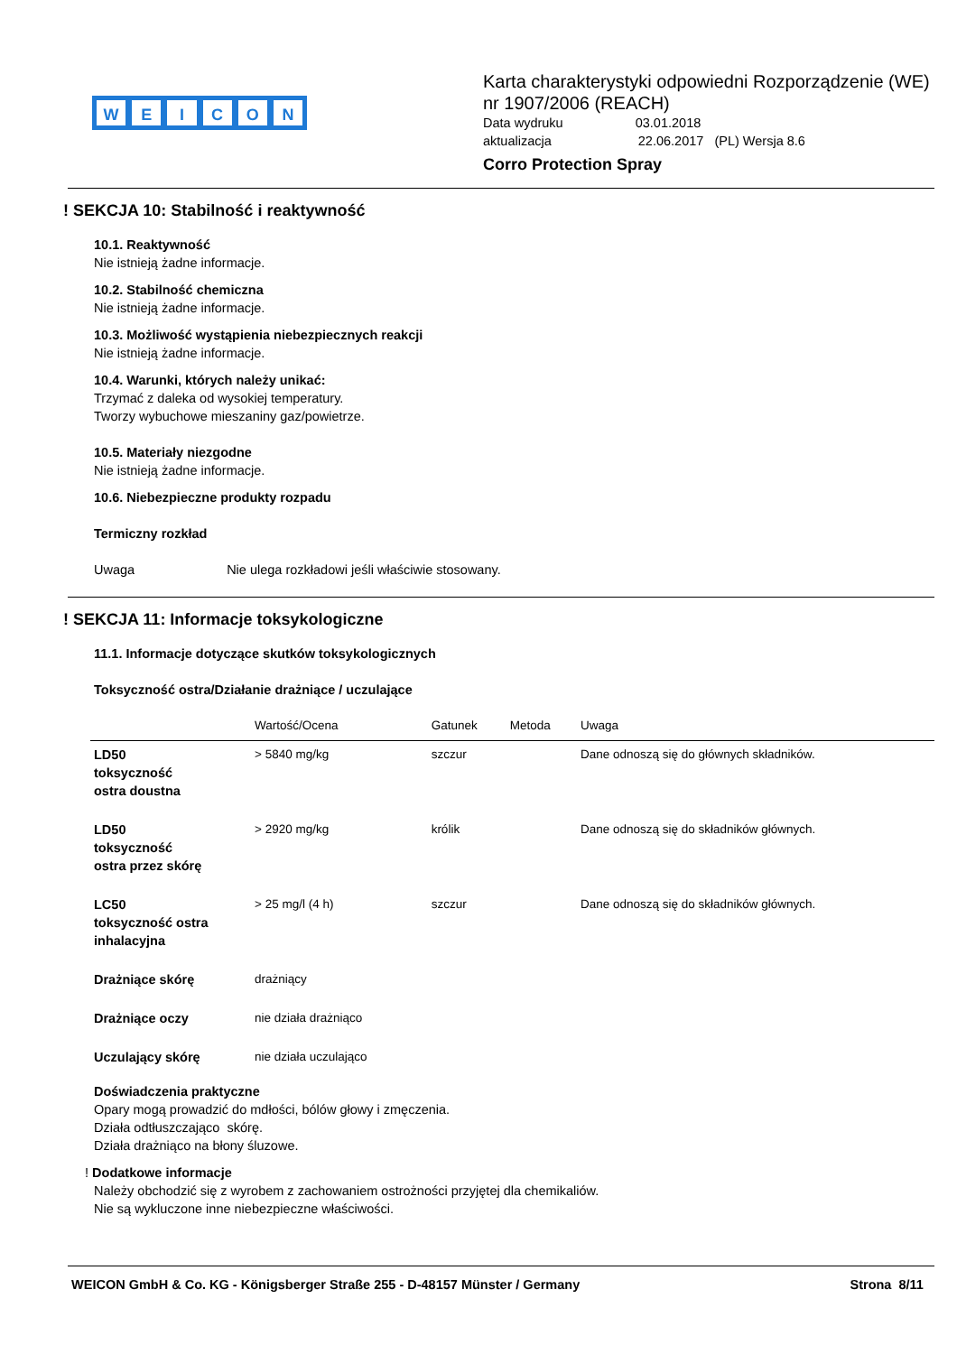WEICON
Karta charakterystyki odpowiedni Rozporządzenie (WE) nr 1907/2006 (REACH)
Data wydruku 03.01.2018
aktualizacja 22.06.2017 (PL) Wersja 8.6
Corro Protection Spray
! SEKCJA 10: Stabilność i reaktywność
10.1. Reaktywność
Nie istnieją żadne informacje.
10.2. Stabilność chemiczna
Nie istnieją żadne informacje.
10.3. Możliwość wystąpienia niebezpiecznych reakcji
Nie istnieją żadne informacje.
10.4. Warunki, których należy unikać:
Trzymać z daleka od wysokiej temperatury.
Tworzy wybuchowe mieszaniny gaz/powietrze.
10.5. Materiały niezgodne
Nie istnieją żadne informacje.
10.6. Niebezpieczne produkty rozpadu
Termiczny rozkład
Uwaga Nie ulega rozkładowi jeśli właściwie stosowany.
! SEKCJA 11: Informacje toksykologiczne
11.1. Informacje dotyczące skutków toksykologicznych
Toksyczność ostra/Działanie drażniące / uczulające
| | Wartość/Ocena | Gatunek | Metoda | Uwaga |
| --- | --- | --- | --- | --- |
| LD50 toksyczność ostra doustna | > 5840 mg/kg | szczur | | Dane odnoszą się do głównych składników. |
| LD50 toksyczność ostra przez skórę | > 2920 mg/kg | królik | | Dane odnoszą się do składników głównych. |
| LC50 toksyczność ostra inhalacyjna | > 25 mg/l (4 h) | szczur | | Dane odnoszą się do składników głównych. |
| Drażniące skórę | drażniący | | | |
| Drażniące oczy | nie działa drażniąco | | | |
| Uczulający skórę | nie działa uczulająco | | | |
Doświadczenia praktyczne
Opary mogą prowadzić do mdłości, bólów głowy i zmęczenia.
Działa odtłuszczająco skórę.
Działa drażniąco na błony śluzowe.
! Dodatkowe informacje
Należy obchodzić się z wyrobem z zachowaniem ostrożności przyjętej dla chemikaliów.
Nie są wykluczone inne niebezpieczne właściwości.
WEICON GmbH & Co. KG - Königsberger Straße 255 - D-48157 Münster / Germany Strona 8/11